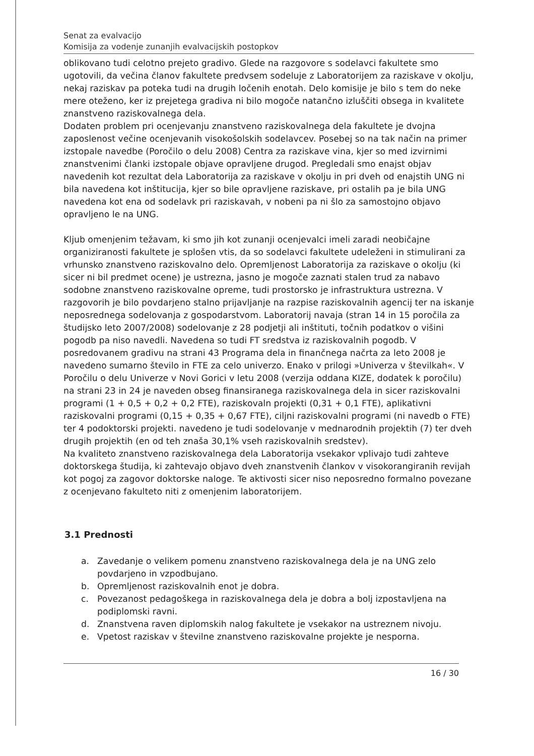Senat za evalvacijo
Komisija za vodenje zunanjih evalvacijskih postopkov
oblikovano tudi celotno prejeto gradivo. Glede na razgovore s sodelavci fakultete smo ugotovili, da večina članov fakultete predvsem sodeluje z Laboratorijem za raziskave v okolju, nekaj raziskav pa poteka tudi na drugih ločenih enotah. Delo komisije je bilo s tem do neke mere oteženo, ker iz prejetega gradiva ni bilo mogoče natančno izluščiti obsega in kvalitete znanstveno raziskovalnega dela.
Dodaten problem pri ocenjevanju znanstveno raziskovalnega dela fakultete je dvojna zaposlenost večine ocenjevanih visokošolskih sodelavcev. Posebej so na tak način na primer izstopale navedbe (Poročilo o delu 2008) Centra za raziskave vina, kjer so med izvirnimi znanstvenimi članki izstopale objave opravljene drugod. Pregledali smo enajst objav navedenih kot rezultat dela Laboratorija za raziskave v okolju in pri dveh od enajstih UNG ni bila navedena kot inštitucija, kjer so bile opravljene raziskave, pri ostalih pa je bila UNG navedena kot ena od sodelavk pri raziskavah, v nobeni pa ni šlo za samostojno objavo opravljeno le na UNG.
Kljub omenjenim težavam, ki smo jih kot zunanji ocenjevalci imeli zaradi neobičajne organiziranosti fakultete je splošen vtis, da so sodelavci fakultete udeleženi in stimulirani za vrhunsko znanstveno raziskovalno delo. Opremljenost Laboratorija za raziskave o okolju (ki sicer ni bil predmet ocene) je ustrezna, jasno je mogoče zaznati stalen trud za nabavo sodobne znanstveno raziskovalne opreme, tudi prostorsko je infrastruktura ustrezna. V razgovorih je bilo povdarjeno stalno prijavljanje na razpise raziskovalnih agencij ter na iskanje neposrednega sodelovanja z gospodarstvom. Laboratorij navaja (stran 14 in 15 poročila za študijsko leto 2007/2008) sodelovanje z 28 podjetji ali inštituti, točnih podatkov o višini pogodb pa niso navedli. Navedena so tudi FT sredstva iz raziskovalnih pogodb. V posredovanem gradivu na strani 43 Programa dela in finančnega načrta za leto 2008 je navedeno sumarno število in FTE za celo univerzo. Enako v prilogi »Univerza v številkah«. V Poročilu o delu Univerze v Novi Gorici v letu 2008 (verzija oddana KIZE, dodatek k poročilu) na strani 23 in 24 je naveden obseg finansiranega raziskovalnega dela in sicer raziskovalni programi (1 + 0,5 + 0,2 + 0,2 FTE), raziskovaln projekti (0,31 + 0,1 FTE), aplikativni raziskovalni programi (0,15 + 0,35 + 0,67 FTE), ciljni raziskovalni programi (ni navedb o FTE) ter 4 podoktorski projekti. navedeno je tudi sodelovanje v mednarodnih projektih (7) ter dveh drugih projektih (en od teh znaša 30,1% vseh raziskovalnih sredstev).
Na kvaliteto znanstveno raziskovalnega dela Laboratorija vsekakor vplivajo tudi zahteve doktorskega študija, ki zahtevajo objavo dveh znanstvenih člankov v visokorangiranih revijah kot pogoj za zagovor doktorske naloge. Te aktivosti sicer niso neposredno formalno povezane z ocenjevano fakulteto niti z omenjenim laboratorijem.
3.1 Prednosti
a. Zavedanje o velikem pomenu znanstveno raziskovalnega dela je na UNG zelo povdarjeno in vzpodbujano.
b. Opremljenost raziskovalnih enot je dobra.
c. Povezanost pedagoškega in raziskovalnega dela je dobra a bolj izpostavljena na podiplomski ravni.
d. Znanstvena raven diplomskih nalog fakultete je vsekakor na ustreznem nivoju.
e. Vpetost raziskav v številne znanstveno raziskovalne projekte je nesporna.
16 / 30